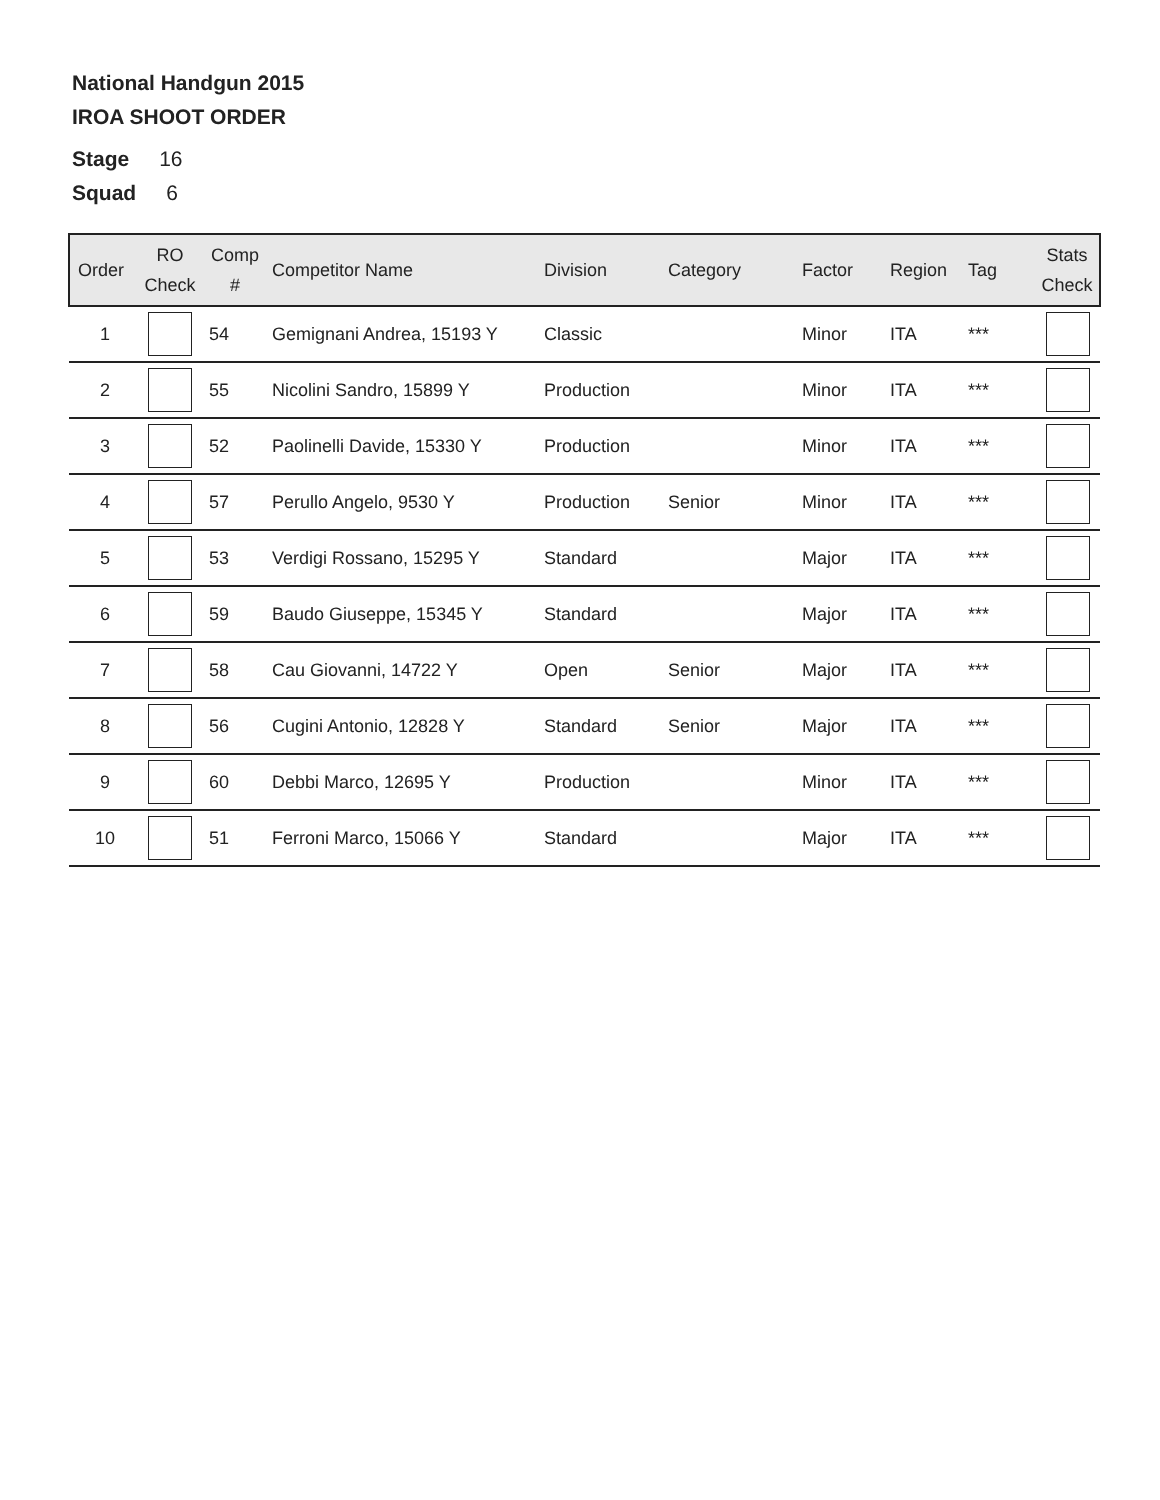National Handgun 2015
IROA SHOOT ORDER
Stage 16
Squad 6
| Order | RO Check | Comp # | Competitor Name | Division | Category | Factor | Region | Tag | Stats Check |
| --- | --- | --- | --- | --- | --- | --- | --- | --- | --- |
| 1 | | 54 | Gemignani Andrea, 15193 Y | Classic | | Minor | ITA | *** | |
| 2 | | 55 | Nicolini Sandro, 15899 Y | Production | | Minor | ITA | *** | |
| 3 | | 52 | Paolinelli Davide, 15330 Y | Production | | Minor | ITA | *** | |
| 4 | | 57 | Perullo Angelo, 9530 Y | Production | Senior | Minor | ITA | *** | |
| 5 | | 53 | Verdigi Rossano, 15295 Y | Standard | | Major | ITA | *** | |
| 6 | | 59 | Baudo Giuseppe, 15345 Y | Standard | | Major | ITA | *** | |
| 7 | | 58 | Cau Giovanni, 14722 Y | Open | Senior | Major | ITA | *** | |
| 8 | | 56 | Cugini Antonio, 12828 Y | Standard | Senior | Major | ITA | *** | |
| 9 | | 60 | Debbi Marco, 12695 Y | Production | | Minor | ITA | *** | |
| 10 | | 51 | Ferroni Marco, 15066 Y | Standard | | Major | ITA | *** | |